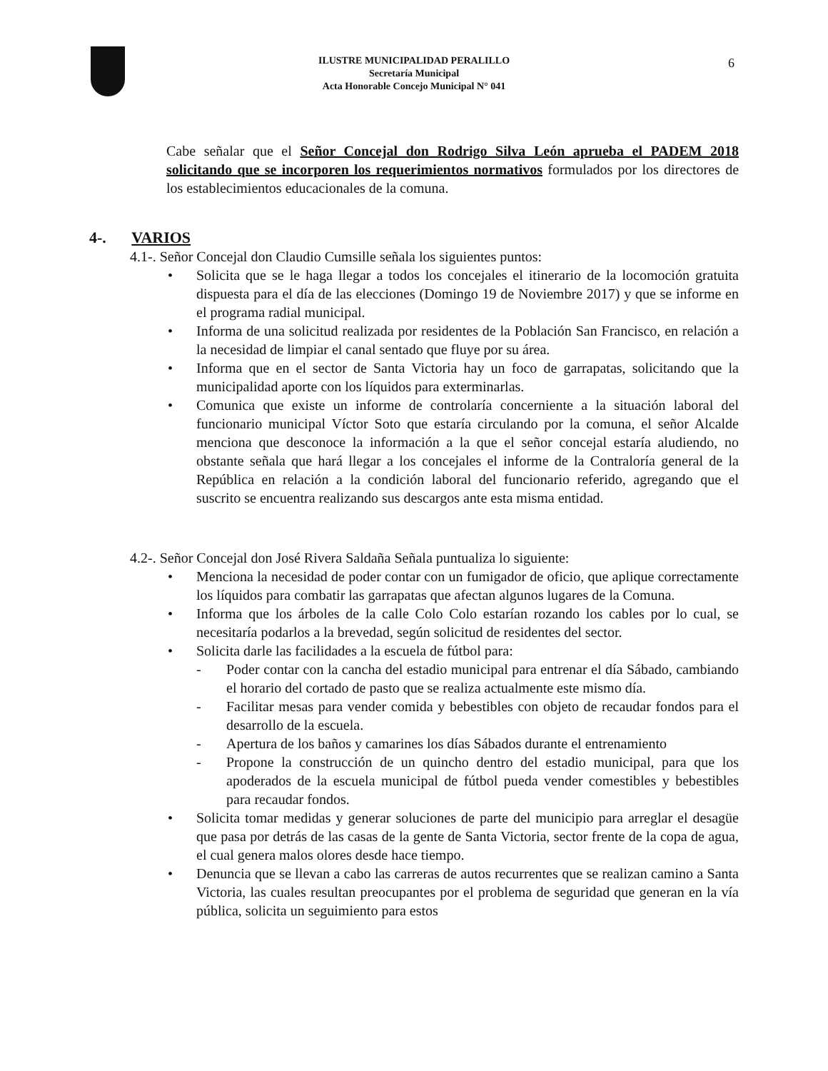ILUSTRE MUNICIPALIDAD PERALILLO
Secretaría Municipal
Acta Honorable Concejo Municipal N° 041
6
Cabe señalar que el Señor Concejal don Rodrigo Silva León aprueba el PADEM 2018 solicitando que se incorporen los requerimientos normativos formulados por los directores de los establecimientos educacionales de la comuna.
4-. VARIOS
4.1-. Señor Concejal don Claudio Cumsille señala los siguientes puntos:
• Solicita que se le haga llegar a todos los concejales el itinerario de la locomoción gratuita dispuesta para el día de las elecciones (Domingo 19 de Noviembre 2017) y que se informe en el programa radial municipal.
• Informa de una solicitud realizada por residentes de la Población San Francisco, en relación a la necesidad de limpiar el canal sentado que fluye por su área.
• Informa que en el sector de Santa Victoria hay un foco de garrapatas, solicitando que la municipalidad aporte con los líquidos para exterminarlas.
• Comunica que existe un informe de controlaría concerniente a la situación laboral del funcionario municipal Víctor Soto que estaría circulando por la comuna, el señor Alcalde menciona que desconoce la información a la que el señor concejal estaría aludiendo, no obstante señala que hará llegar a los concejales el informe de la Contraloría general de la República en relación a la condición laboral del funcionario referido, agregando que el suscrito se encuentra realizando sus descargos ante esta misma entidad.
4.2-. Señor Concejal don José Rivera Saldaña Señala puntualiza lo siguiente:
• Menciona la necesidad de poder contar con un fumigador de oficio, que aplique correctamente los líquidos para combatir las garrapatas que afectan algunos lugares de la Comuna.
• Informa que los árboles de la calle Colo Colo estarían rozando los cables por lo cual, se necesitaría podarlos a la brevedad, según solicitud de residentes del sector.
• Solicita darle las facilidades a la escuela de fútbol para:
- Poder contar con la cancha del estadio municipal para entrenar el día Sábado, cambiando el horario del cortado de pasto que se realiza actualmente este mismo día.
- Facilitar mesas para vender comida y bebestibles con objeto de recaudar fondos para el desarrollo de la escuela.
- Apertura de los baños y camarines los días Sábados durante el entrenamiento
- Propone la construcción de un quincho dentro del estadio municipal, para que los apoderados de la escuela municipal de fútbol pueda vender comestibles y bebestibles para recaudar fondos.
• Solicita tomar medidas y generar soluciones de parte del municipio para arreglar el desagüe que pasa por detrás de las casas de la gente de Santa Victoria, sector frente de la copa de agua, el cual genera malos olores desde hace tiempo.
• Denuncia que se llevan a cabo las carreras de autos recurrentes que se realizan camino a Santa Victoria, las cuales resultan preocupantes por el problema de seguridad que generan en la vía pública, solicita un seguimiento para estos